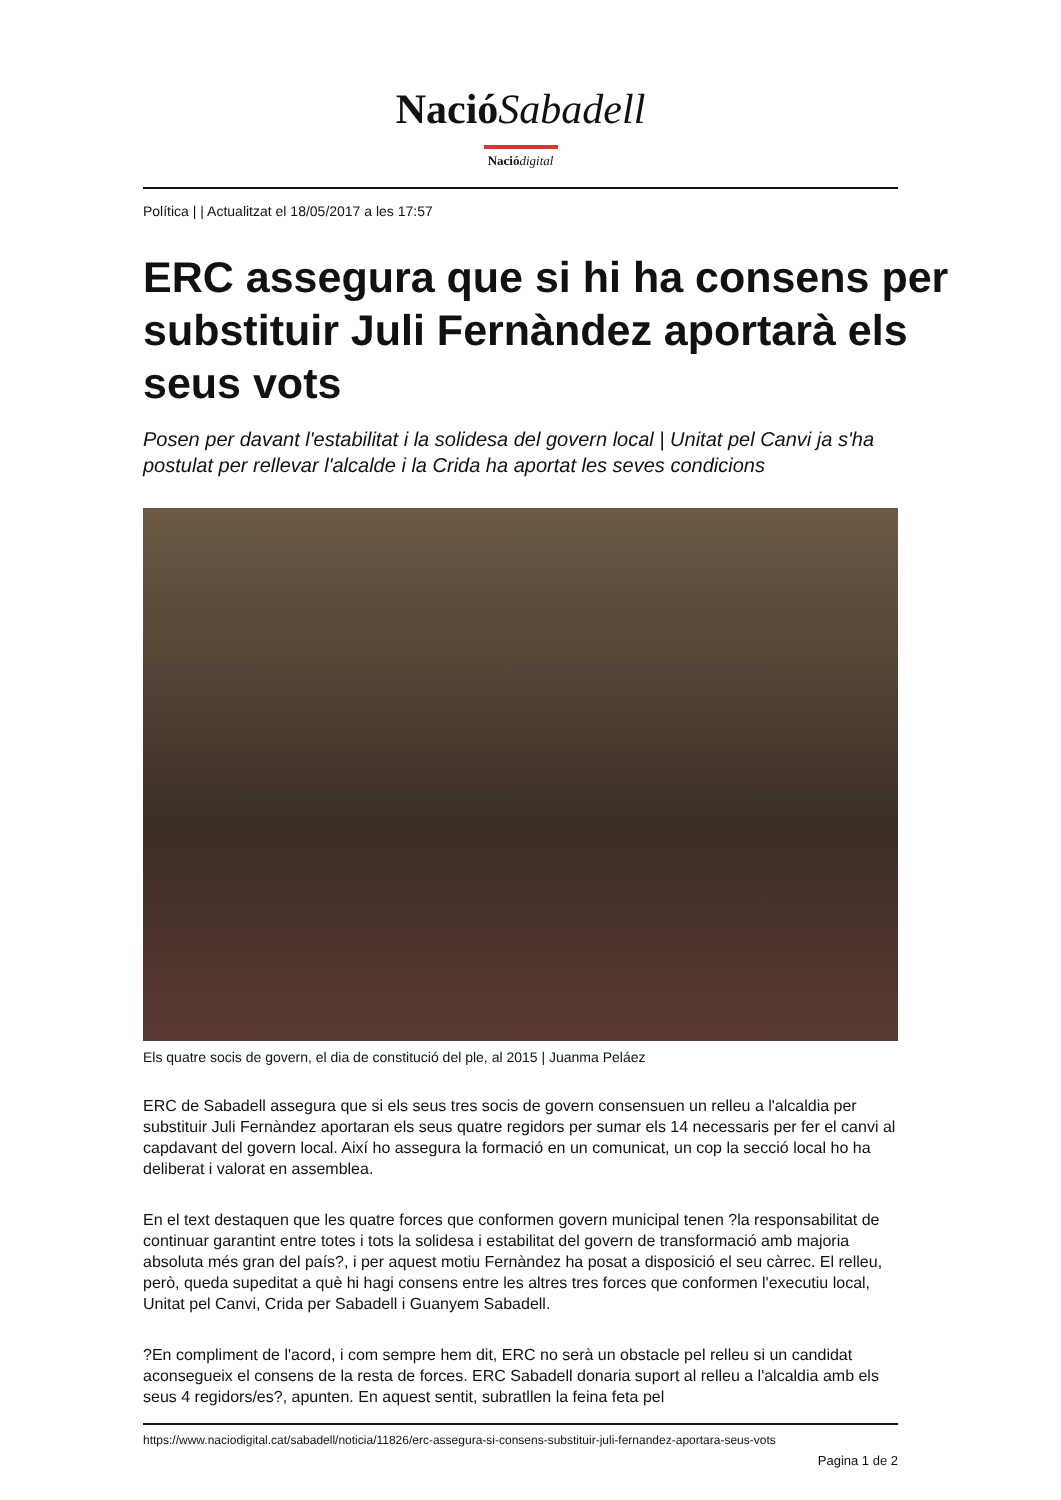NacióSabadell
Nació digital
Política | | Actualitzat el 18/05/2017 a les 17:57
ERC assegura que si hi ha consens per substituir Juli Fernàndez aportarà els seus vots
Posen per davant l'estabilitat i la solidesa del govern local | Unitat pel Canvi ja s'ha postulat per rellevar l'alcalde i la Crida ha aportat les seves condicions
Els quatre socis de govern, el dia de constitució del ple, al 2015 | Juanma Peláez
ERC de Sabadell assegura que si els seus tres socis de govern consensuen un relleu a l'alcaldia per substituir Juli Fernàndez aportaran els seus quatre regidors per sumar els 14 necessaris per fer el canvi al capdavant del govern local. Així ho assegura la formació en un comunicat, un cop la secció local ho ha deliberat i valorat en assemblea.
En el text destaquen que les quatre forces que conformen govern municipal tenen ?la responsabilitat de continuar garantint entre totes i tots la solidesa i estabilitat del govern de transformació amb majoria absoluta més gran del país?, i per aquest motiu Fernàndez ha posat a disposició el seu càrrec. El relleu, però, queda supeditat a què hi hagi consens entre les altres tres forces que conformen l'executiu local, Unitat pel Canvi, Crida per Sabadell i Guanyem Sabadell.
?En compliment de l'acord, i com sempre hem dit, ERC no serà un obstacle pel relleu si un candidat aconsegueix el consens de la resta de forces. ERC Sabadell donaria suport al relleu a l'alcaldia amb els seus 4 regidors/es?, apunten. En aquest sentit, subratllen la feina feta pel
https://www.naciodigital.cat/sabadell/noticia/11826/erc-assegura-si-consens-substituir-juli-fernandez-aportara-seus-vots
Pagina 1 de 2